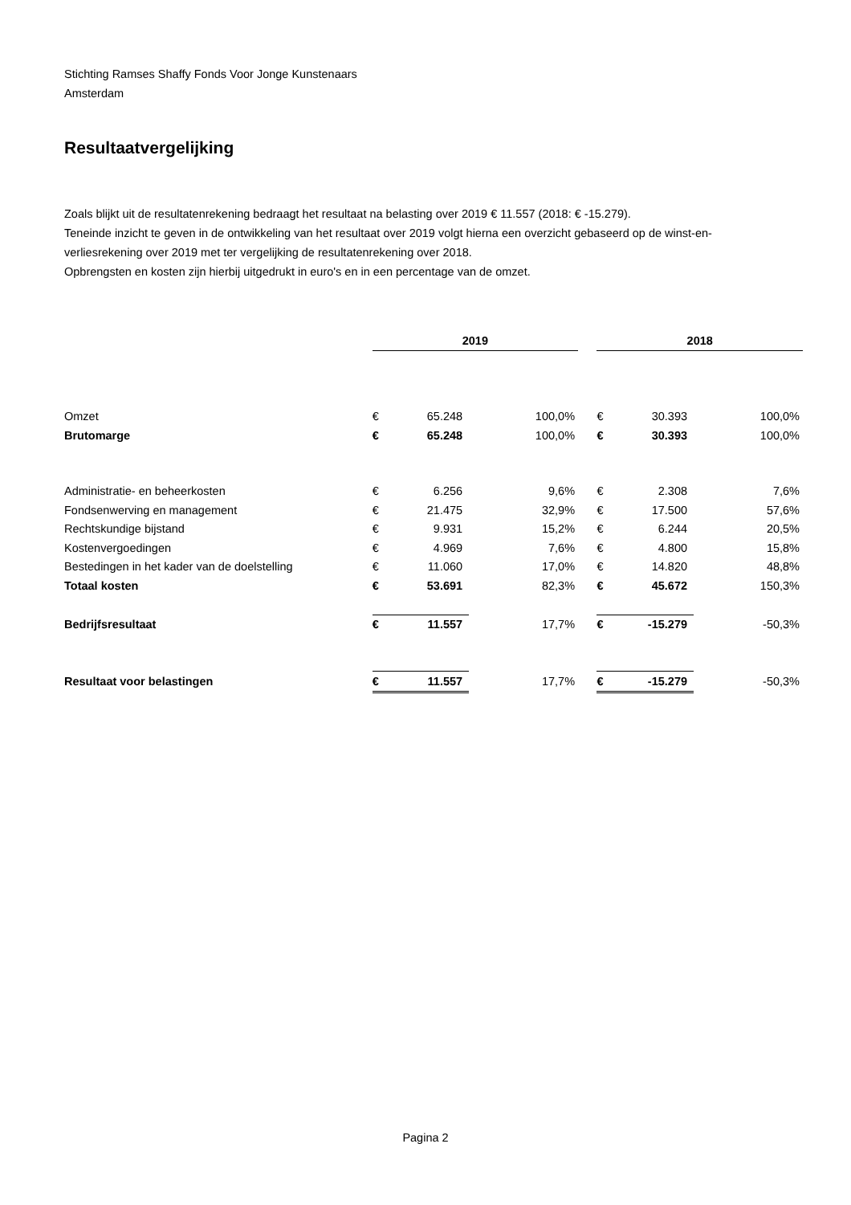Stichting Ramses Shaffy Fonds Voor Jonge Kunstenaars
Amsterdam
Resultaatvergelijking
Zoals blijkt uit de resultatenrekening bedraagt het resultaat na belasting over 2019 € 11.557 (2018: € -15.279).
Teneinde inzicht te geven in de ontwikkeling van het resultaat over 2019 volgt hierna een overzicht gebaseerd op de winst-en-verliesrekening over 2019 met ter vergelijking de resultatenrekening over 2018.
Opbrengsten en kosten zijn hierbij uitgedrukt in euro's en in een percentage van de omzet.
| | 2019 | | | | 2018 | | |
| --- | --- | --- | --- | --- | --- | --- | --- |
| Omzet | € | 65.248 | 100,0% | | € | 30.393 | 100,0% |
| Brutomarge | € | 65.248 | 100,0% | | € | 30.393 | 100,0% |
| Administratie- en beheerkosten | € | 6.256 | 9,6% | | € | 2.308 | 7,6% |
| Fondsenwerving en management | € | 21.475 | 32,9% | | € | 17.500 | 57,6% |
| Rechtskundige bijstand | € | 9.931 | 15,2% | | € | 6.244 | 20,5% |
| Kostenvergoedingen | € | 4.969 | 7,6% | | € | 4.800 | 15,8% |
| Bestedingen in het kader van de doelstelling | € | 11.060 | 17,0% | | € | 14.820 | 48,8% |
| Totaal kosten | € | 53.691 | 82,3% | | € | 45.672 | 150,3% |
| Bedrijfsresultaat | € | 11.557 | 17,7% | | € | -15.279 | -50,3% |
| Resultaat voor belastingen | € | 11.557 | 17,7% | | € | -15.279 | -50,3% |
Pagina 2